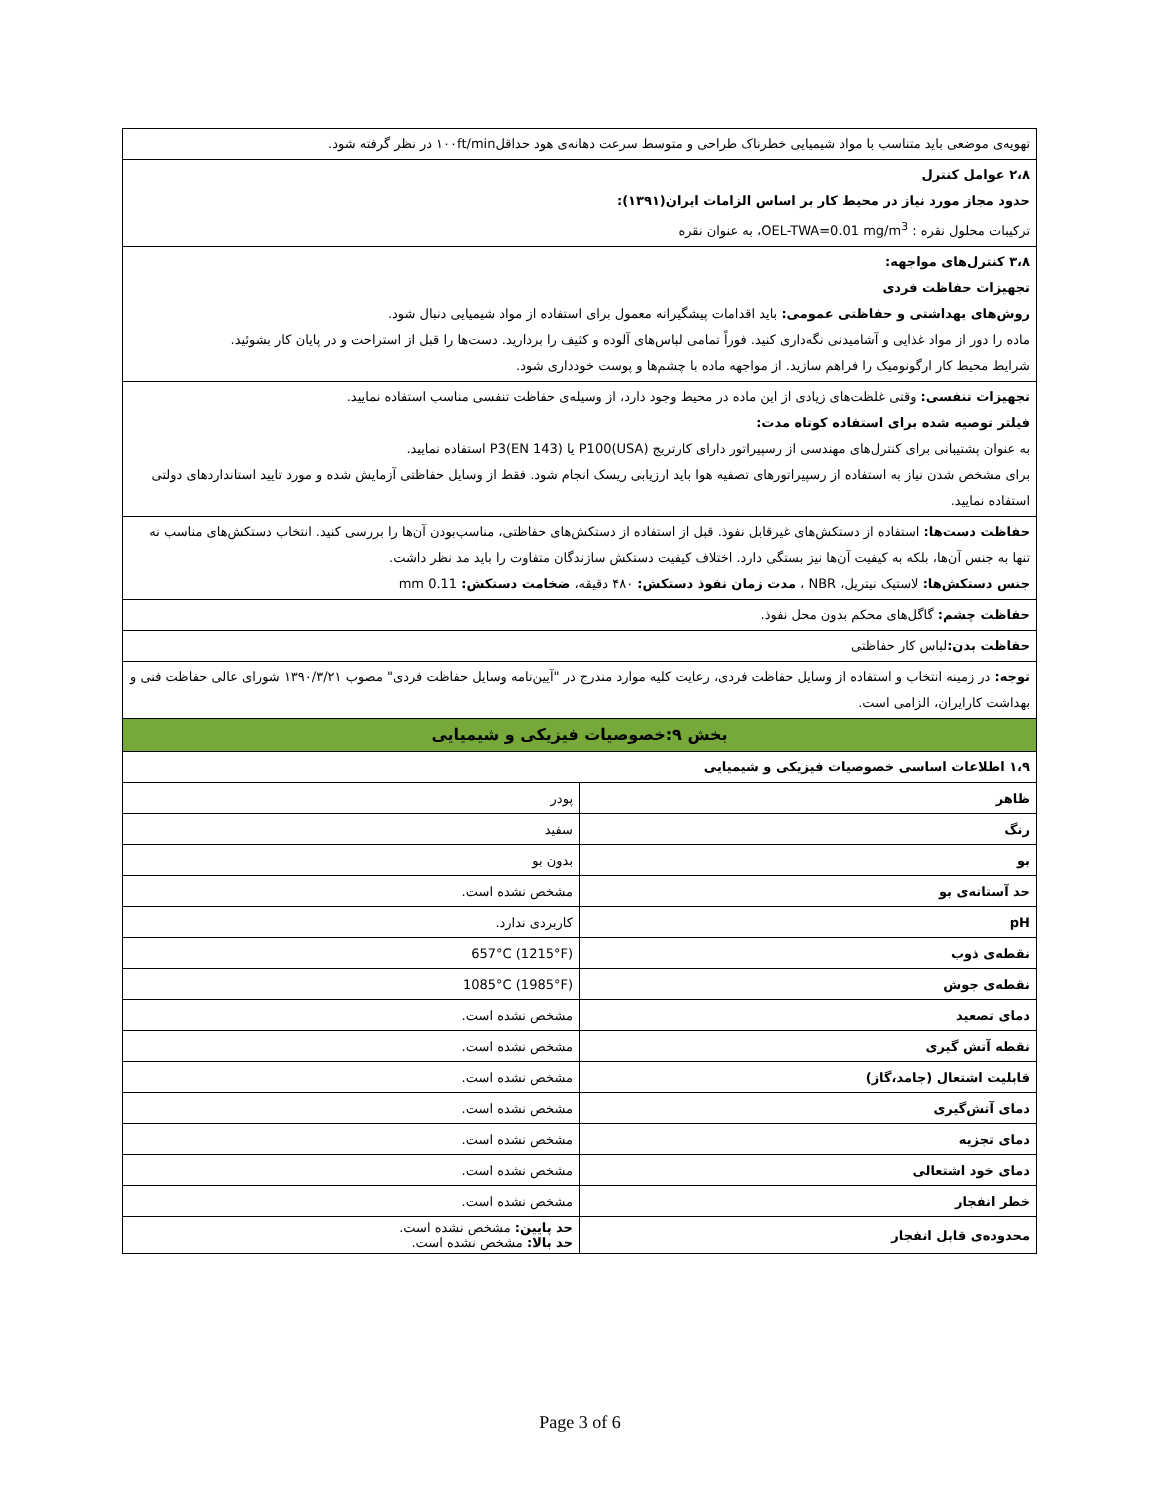تهویه‌ی موضعی باید متناسب با مواد شیمیایی خطرناک طراحی و متوسط سرعت دهانه‌ی هود حداقل۱۰۰ft/min در نظر گرفته شود.
۲،۸ عوامل کنترل
حدود مجاز مورد نیاز در محیط کار بر اساس الزامات ایران(۱۳۹۱):
ترکیبات محلول نقره : OEL-TWA=0.01 mg/m<sup>3</sup>، به عنوان نقره
۳،۸ کنترل‌های مواجهه:
تجهیزات حفاظت فردی
روش‌های بهداشتی و حفاظتی عمومی: باید اقدامات پیشگیرانه معمول برای استفاده از مواد شیمیایی دنبال شود.
ماده را دور از مواد غذایی و آشامیدنی نگه‌داری کنید. فوراً تمامی لباس‌های آلوده و کثیف را بردارید. دست‌ها را قبل از استراحت و در پایان کار بشوئید.
شرایط محیط کار ارگونومیک را فراهم سازید. از مواجهه ماده با چشم‌ها و پوست خودداری شود.
تجهیزات تنفسی: وقتی غلظت‌های زیادی از این ماده در محیط وجود دارد، از وسیله‌ی حفاظت تنفسی مناسب استفاده نمایید.
فیلتر توصیه شده برای استفاده کوتاه مدت:
به عنوان پشتیبانی برای کنترل‌های مهندسی از رسپیراتور دارای کارتریج P100(USA) یا P3(EN 143) استفاده نمایید.
برای مشخص شدن نیاز به استفاده از رسپیراتورهای تصفیه هوا باید ارزیابی ریسک انجام شود. فقط از وسایل حفاظتی آزمایش شده و مورد تایید استانداردهای دولتی استفاده نمایید.
حفاظت دست‌ها: استفاده از دستکش‌های غیرقابل نفوذ. قبل از استفاده از دستکش‌های حفاظتی، مناسب‌بودن آن‌ها را بررسی کنید. انتخاب دستکش‌های مناسب نه تنها به جنس آن‌ها، بلکه به کیفیت آن‌ها نیز بستگی دارد. اختلاف کیفیت دستکش سازندگان متفاوت را باید مد نظر داشت.
جنس دستکش‌ها: لاستیک نیتریل، NBR ، مدت زمان نفوذ دستکش: ۴۸۰ دقیقه، ضخامت دستکش: 0.11 mm
حفاظت چشم: گاگل‌های محکم بدون محل نفوذ.
حفاظت بدن: لباس کار حفاظتی
توجه: در زمینه انتخاب و استفاده از وسایل حفاظت فردی، رعایت کلیه موارد مندرج در "آیین‌نامه وسایل حفاظت فردی" مصوب ۱۳۹۰/۳/۲۱ شورای عالی حفاظت فنی و بهداشت کارایران، الزامی است.
بخش ۹:خصوصیات فیزیکی و شیمیایی
۱،۹ اطلاعات اساسی خصوصیات فیزیکی و شیمیایی
| ظاهر | پودر |
| رنگ | سفید |
| بو | بدون بو |
| حد آستانه‌ی بو | مشخص نشده است. |
| pH | کاربردی ندارد. |
| نقطه‌ی ذوب | 657°C (1215°F) |
| نقطه‌ی جوش | 1085°C (1985°F) |
| دمای تصعید | مشخص نشده است. |
| نقطه آتش گیری | مشخص نشده است. |
| قابلیت اشتعال (جامد،گاز) | مشخص نشده است. |
| دمای آتش‌گیری | مشخص نشده است. |
| دمای تجزیه | مشخص نشده است. |
| دمای خود اشتعالی | مشخص نشده است. |
| خطر انفجار | مشخص نشده است. |
| محدوده‌ی قابل انفجار | حد پایین: مشخص نشده است. حد بالا: مشخص نشده است. |
Page 3 of 6